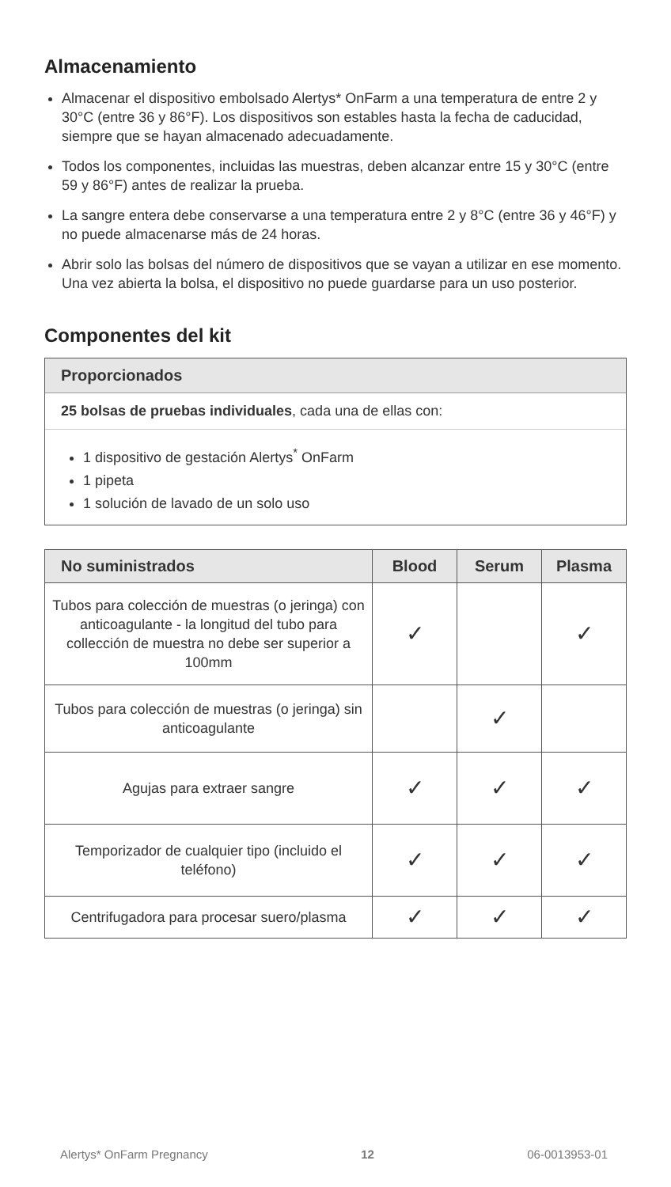Almacenamiento
Almacenar el dispositivo embolsado Alertys* OnFarm a una temperatura de entre 2 y 30°C (entre 36 y 86°F). Los dispositivos son estables hasta la fecha de caducidad, siempre que se hayan almacenado adecuadamente.
Todos los componentes, incluidas las muestras, deben alcanzar entre 15 y 30°C (entre 59 y 86°F) antes de realizar la prueba.
La sangre entera debe conservarse a una temperatura entre 2 y 8°C (entre 36 y 46°F) y no puede almacenarse más de 24 horas.
Abrir solo las bolsas del número de dispositivos que se vayan a utilizar en ese momento. Una vez abierta la bolsa, el dispositivo no puede guardarse para un uso posterior.
Componentes del kit
Proporcionados
25 bolsas de pruebas individuales, cada una de ellas con:
1 dispositivo de gestación Alertys<sup>*</sup> OnFarm
1 pipeta
1 solución de lavado de un solo uso
| No suministrados | Blood | Serum | Plasma |
| --- | --- | --- | --- |
| Tubos para colección de muestras (o jeringa) con anticoagulante - la longitud del tubo para collección de muestra no debe ser superior a 100mm | ✓ | | ✓ |
| Tubos para colección de muestras (o jeringa) sin anticoagulante | | ✓ | |
| Agujas para extraer sangre | ✓ | ✓ | ✓ |
| Temporizador de cualquier tipo (incluido el teléfono) | ✓ | ✓ | ✓ |
| Centrifugadora para procesar suero/plasma | ✓ | ✓ | ✓ |
Alertys* OnFarm Pregnancy 12 06-0013953-01